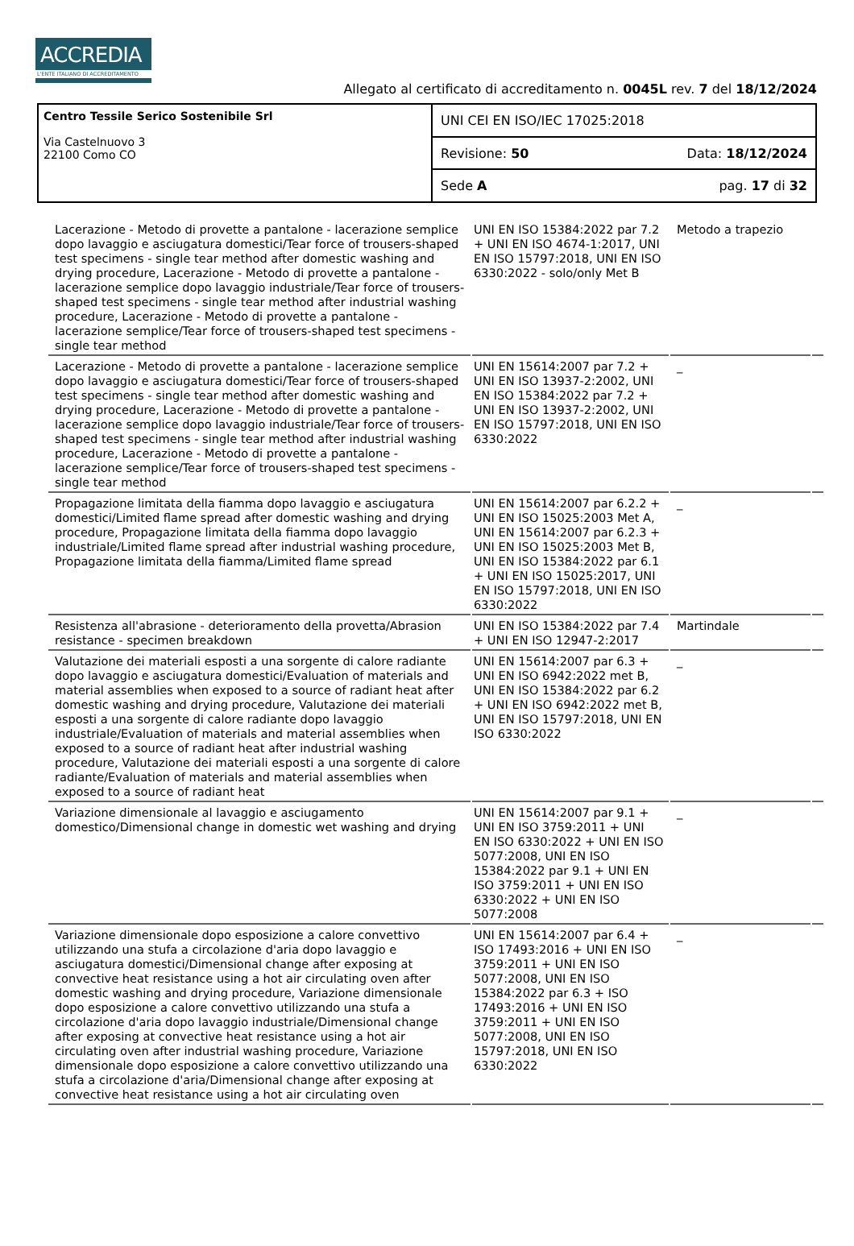ACCREDIA
L'ENTE ITALIANO DI ACCREDITAMENTO
Allegato al certificato di accreditamento n. 0045L rev. 7 del 18/12/2024
Centro Tessile Serico Sostenibile Srl
Via Castelnuovo 3
22100 Como CO
UNI CEI EN ISO/IEC 17025:2018
Revisione: 50 Data: 18/12/2024
Sede A pag. 17 di 32
| Lacerazione - Metodo di provette a pantalone - lacerazione semplice dopo lavaggio e asciugatura domestici/Tear force of trousers-shaped test specimens - single tear method after domestic washing and drying procedure, Lacerazione - Metodo di provette a pantalone - lacerazione semplice dopo lavaggio industriale/Tear force of trousers-shaped test specimens - single tear method after industrial washing procedure, Lacerazione - Metodo di provette a pantalone - lacerazione semplice/Tear force of trousers-shaped test specimens - single tear method | UNI EN ISO 15384:2022 par 7.2 + UNI EN ISO 4674-1:2017, UNI EN ISO 15797:2018, UNI EN ISO 6330:2022 - solo/only Met B | Metodo a trapezio | |
| Lacerazione - Metodo di provette a pantalone - lacerazione semplice dopo lavaggio e asciugatura domestici/Tear force of trousers-shaped test specimens - single tear method after domestic washing and drying procedure, Lacerazione - Metodo di provette a pantalone - lacerazione semplice dopo lavaggio industriale/Tear force of trousers-shaped test specimens - single tear method after industrial washing procedure, Lacerazione - Metodo di provette a pantalone - lacerazione semplice/Tear force of trousers-shaped test specimens - single tear method | UNI EN 15614:2007 par 7.2 + UNI EN ISO 13937-2:2002, UNI EN ISO 15384:2022 par 7.2 + UNI EN ISO 13937-2:2002, UNI EN ISO 15797:2018, UNI EN ISO 6330:2022 | _ | |
| Propagazione limitata della fiamma dopo lavaggio e asciugatura domestici/Limited flame spread after domestic washing and drying procedure, Propagazione limitata della fiamma dopo lavaggio industriale/Limited flame spread after industrial washing procedure, Propagazione limitata della fiamma/Limited flame spread | UNI EN 15614:2007 par 6.2.2 + UNI EN ISO 15025:2003 Met A, UNI EN 15614:2007 par 6.2.3 + UNI EN ISO 15025:2003 Met B, UNI EN ISO 15384:2022 par 6.1 + UNI EN ISO 15025:2017, UNI EN ISO 15797:2018, UNI EN ISO 6330:2022 | _ | |
| Resistenza all'abrasione - deterioramento della provetta/Abrasion resistance - specimen breakdown | UNI EN ISO 15384:2022 par 7.4 + UNI EN ISO 12947-2:2017 | Martindale | |
| Valutazione dei materiali esposti a una sorgente di calore radiante dopo lavaggio e asciugatura domestici/Evaluation of materials and material assemblies when exposed to a source of radiant heat after domestic washing and drying procedure, Valutazione dei materiali esposti a una sorgente di calore radiante dopo lavaggio industriale/Evaluation of materials and material assemblies when exposed to a source of radiant heat after industrial washing procedure, Valutazione dei materiali esposti a una sorgente di calore radiante/Evaluation of materials and material assemblies when exposed to a source of radiant heat | UNI EN 15614:2007 par 6.3 + UNI EN ISO 6942:2022 met B, UNI EN ISO 15384:2022 par 6.2 + UNI EN ISO 6942:2022 met B, UNI EN ISO 15797:2018, UNI EN ISO 6330:2022 | _ | |
| Variazione dimensionale al lavaggio e asciugamento domestico/Dimensional change in domestic wet washing and drying | UNI EN 15614:2007 par 9.1 + UNI EN ISO 3759:2011 + UNI EN ISO 6330:2022 + UNI EN ISO 5077:2008, UNI EN ISO 15384:2022 par 9.1 + UNI EN ISO 3759:2011 + UNI EN ISO 6330:2022 + UNI EN ISO 5077:2008 | _ | |
| Variazione dimensionale dopo esposizione a calore convettivo utilizzando una stufa a circolazione d'aria dopo lavaggio e asciugatura domestici/Dimensional change after exposing at convective heat resistance using a hot air circulating oven after domestic washing and drying procedure, Variazione dimensionale dopo esposizione a calore convettivo utilizzando una stufa a circolazione d'aria dopo lavaggio industriale/Dimensional change after exposing at convective heat resistance using a hot air circulating oven after industrial washing procedure, Variazione dimensionale dopo esposizione a calore convettivo utilizzando una stufa a circolazione d'aria/Dimensional change after exposing at convective heat resistance using a hot air circulating oven | UNI EN 15614:2007 par 6.4 + ISO 17493:2016 + UNI EN ISO 3759:2011 + UNI EN ISO 5077:2008, UNI EN ISO 15384:2022 par 6.3 + ISO 17493:2016 + UNI EN ISO 3759:2011 + UNI EN ISO 5077:2008, UNI EN ISO 15797:2018, UNI EN ISO 6330:2022 | _ | |